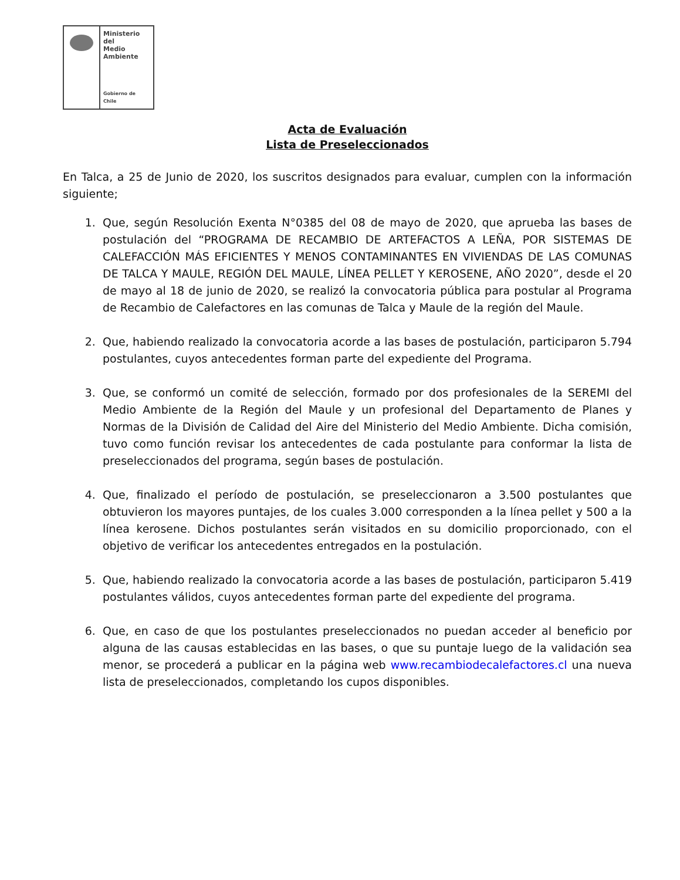Ministerio del
Medio
Ambiente
Gobierno de Chile
Acta de Evaluación
Lista de Preseleccionados
En Talca, a 25 de Junio de 2020, los suscritos designados para evaluar, cumplen con la información siguiente;
1. Que, según Resolución Exenta N°0385 del 08 de mayo de 2020, que aprueba las bases de postulación del “PROGRAMA DE RECAMBIO DE ARTEFACTOS A LEÑA, POR SISTEMAS DE CALEFACCIÓN MÁS EFICIENTES Y MENOS CONTAMINANTES EN VIVIENDAS DE LAS COMUNAS DE TALCA Y MAULE, REGIÓN DEL MAULE, LÍNEA PELLET Y KEROSENE, AÑO 2020”, desde el 20 de mayo al 18 de junio de 2020, se realizó la convocatoria pública para postular al Programa de Recambio de Calefactores en las comunas de Talca y Maule de la región del Maule.
2. Que, habiendo realizado la convocatoria acorde a las bases de postulación, participaron 5.794 postulantes, cuyos antecedentes forman parte del expediente del Programa.
3. Que, se conformó un comité de selección, formado por dos profesionales de la SEREMI del Medio Ambiente de la Región del Maule y un profesional del Departamento de Planes y Normas de la División de Calidad del Aire del Ministerio del Medio Ambiente. Dicha comisión, tuvo como función revisar los antecedentes de cada postulante para conformar la lista de preseleccionados del programa, según bases de postulación.
4. Que, finalizado el período de postulación, se preseleccionaron a 3.500 postulantes que obtuvieron los mayores puntajes, de los cuales 3.000 corresponden a la línea pellet y 500 a la línea kerosene. Dichos postulantes serán visitados en su domicilio proporcionado, con el objetivo de verificar los antecedentes entregados en la postulación.
5. Que, habiendo realizado la convocatoria acorde a las bases de postulación, participaron 5.419 postulantes válidos, cuyos antecedentes forman parte del expediente del programa.
6. Que, en caso de que los postulantes preseleccionados no puedan acceder al beneficio por alguna de las causas establecidas en las bases, o que su puntaje luego de la validación sea menor, se procederá a publicar en la página web www.recambiodecalefactores.cl una nueva lista de preseleccionados, completando los cupos disponibles.